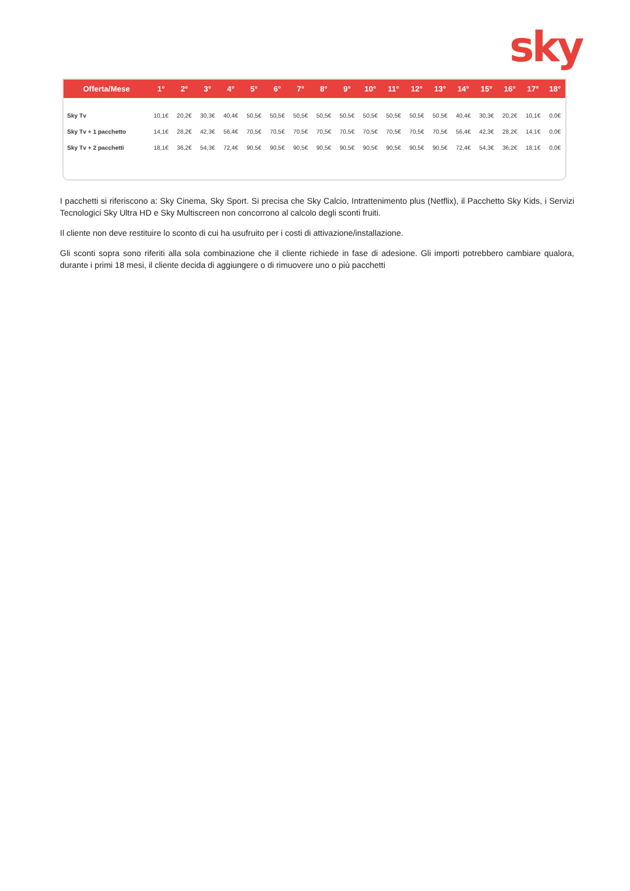sky
| Offerta/Mese | 1° | 2° | 3° | 4° | 5° | 6° | 7° | 8° | 9° | 10° | 11° | 12° | 13° | 14° | 15° | 16° | 17° | 18° |
| --- | --- | --- | --- | --- | --- | --- | --- | --- | --- | --- | --- | --- | --- | --- | --- | --- | --- | --- |
| Sky Tv | 10,1€ | 20,2€ | 30,3€ | 40,4€ | 50,5€ | 50,5€ | 50,5€ | 50,5€ | 50,5€ | 50,5€ | 50,5€ | 50,5€ | 50,5€ | 40,4€ | 30,3€ | 20,2€ | 10,1€ | 0,0€ |
| Sky Tv + 1 pacchetto | 14,1€ | 28,2€ | 42,3€ | 56,4€ | 70,5€ | 70,5€ | 70,5€ | 70,5€ | 70,5€ | 70,5€ | 70,5€ | 70,5€ | 70,5€ | 56,4€ | 42,3€ | 28,2€ | 14,1€ | 0,0€ |
| Sky Tv + 2 pacchetti | 18,1€ | 36,2€ | 54,3€ | 72,4€ | 90,5€ | 90,5€ | 90,5€ | 90,5€ | 90,5€ | 90,5€ | 90,5€ | 90,5€ | 90,5€ | 72,4€ | 54,3€ | 36,2€ | 18,1€ | 0,0€ |
I pacchetti si riferiscono a: Sky Cinema, Sky Sport. Si precisa che Sky Calcio, Intrattenimento plus (Netflix), il Pacchetto Sky Kids, i Servizi Tecnologici Sky Ultra HD e Sky Multiscreen non concorrono al calcolo degli sconti fruiti.
Il cliente non deve restituire lo sconto di cui ha usufruito per i costi di attivazione/installazione.
Gli sconti sopra sono riferiti alla sola combinazione che il cliente richiede in fase di adesione. Gli importi potrebbero cambiare qualora, durante i primi 18 mesi, il cliente decida di aggiungere o di rimuovere uno o più pacchetti